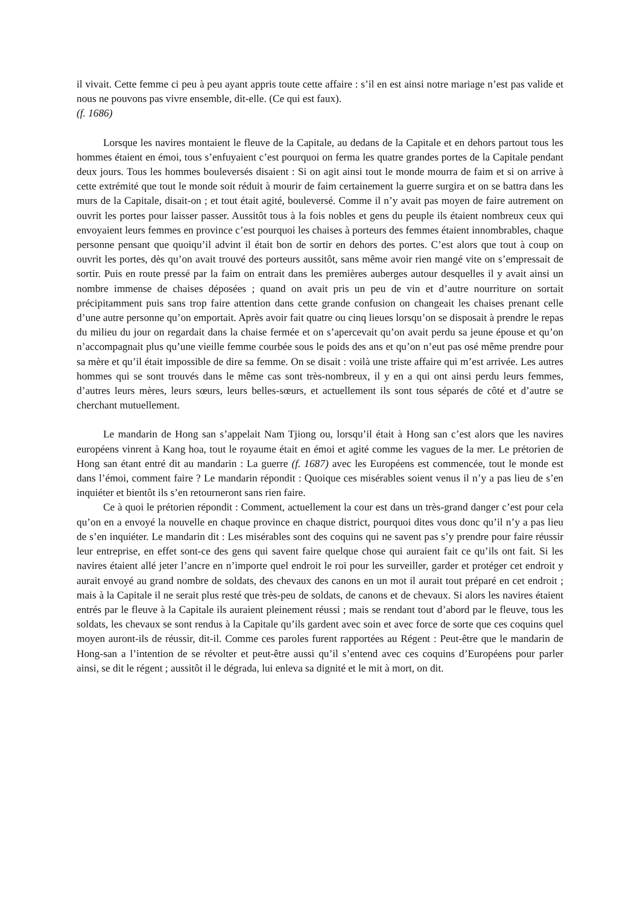il vivait. Cette femme ci peu à peu ayant appris toute cette affaire : s’il en est ainsi notre mariage n’est pas valide et nous ne pouvons pas vivre ensemble, dit-elle. (Ce qui est faux).
(f. 1686)
Lorsque les navires montaient le fleuve de la Capitale, au dedans de la Capitale et en dehors partout tous les hommes étaient en émoi, tous s’enfuyaient c’est pourquoi on ferma les quatre grandes portes de la Capitale pendant deux jours. Tous les hommes bouleversés disaient : Si on agit ainsi tout le monde mourra de faim et si on arrive à cette extrémité que tout le monde soit réduit à mourir de faim certainement la guerre surgira et on se battra dans les murs de la Capitale, disait-on ; et tout était agité, bouleversé. Comme il n’y avait pas moyen de faire autrement on ouvrit les portes pour laisser passer. Aussitôt tous à la fois nobles et gens du peuple ils étaient nombreux ceux qui envoyaient leurs femmes en province c’est pourquoi les chaises à porteurs des femmes étaient innombrables, chaque personne pensant que quoiqu’il advint il était bon de sortir en dehors des portes. C’est alors que tout à coup on ouvrit les portes, dès qu’on avait trouvé des porteurs aussitôt, sans même avoir rien mangé vite on s’empressait de sortir. Puis en route pressé par la faim on entrait dans les premières auberges autour desquelles il y avait ainsi un nombre immense de chaises déposées ; quand on avait pris un peu de vin et d’autre nourriture on sortait précipitamment puis sans trop faire attention dans cette grande confusion on changeait les chaises prenant celle d’une autre personne qu’on emportait. Après avoir fait quatre ou cinq lieues lorsqu’on se disposait à prendre le repas du milieu du jour on regardait dans la chaise fermée et on s’apercevait qu’on avait perdu sa jeune épouse et qu’on n’accompagnait plus qu’une vieille femme courbée sous le poids des ans et qu’on n’eut pas osé même prendre pour sa mère et qu’il était impossible de dire sa femme. On se disait : voilà une triste affaire qui m’est arrivée. Les autres hommes qui se sont trouvés dans le même cas sont très-nombreux, il y en a qui ont ainsi perdu leurs femmes, d’autres leurs mères, leurs sœurs, leurs belles-sœurs, et actuellement ils sont tous séparés de côté et d’autre se cherchant mutuellement.
Le mandarin de Hong san s’appelait Nam Tjiong ou, lorsqu’il était à Hong san c’est alors que les navires européens vinrent à Kang hoa, tout le royaume était en émoi et agité comme les vagues de la mer. Le prétorien de Hong san étant entré dit au mandarin : La guerre (f. 1687) avec les Européens est commencée, tout le monde est dans l’émoi, comment faire ? Le mandarin répondit : Quoique ces misérables soient venus il n’y a pas lieu de s’en inquiéter et bientôt ils s’en retourneront sans rien faire.
Ce à quoi le prétorien répondit : Comment, actuellement la cour est dans un très-grand danger c’est pour cela qu’on en a envoyé la nouvelle en chaque province en chaque district, pourquoi dites vous donc qu’il n’y a pas lieu de s’en inquiéter. Le mandarin dit : Les misérables sont des coquins qui ne savent pas s’y prendre pour faire réussir leur entreprise, en effet sont-ce des gens qui savent faire quelque chose qui auraient fait ce qu’ils ont fait. Si les navires étaient allé jeter l’ancre en n’importe quel endroit le roi pour les surveiller, garder et protéger cet endroit y aurait envoyé au grand nombre de soldats, des chevaux des canons en un mot il aurait tout préparé en cet endroit ; mais à la Capitale il ne serait plus resté que très-peu de soldats, de canons et de chevaux. Si alors les navires étaient entrés par le fleuve à la Capitale ils auraient pleinement réussi ; mais se rendant tout d’abord par le fleuve, tous les soldats, les chevaux se sont rendus à la Capitale qu’ils gardent avec soin et avec force de sorte que ces coquins quel moyen auront-ils de réussir, dit-il. Comme ces paroles furent rapportées au Régent : Peut-être que le mandarin de Hong-san a l’intention de se révolter et peut-être aussi qu’il s’entend avec ces coquins d’Européens pour parler ainsi, se dit le régent ; aussitôt il le dégrada, lui enleva sa dignité et le mit à mort, on dit.